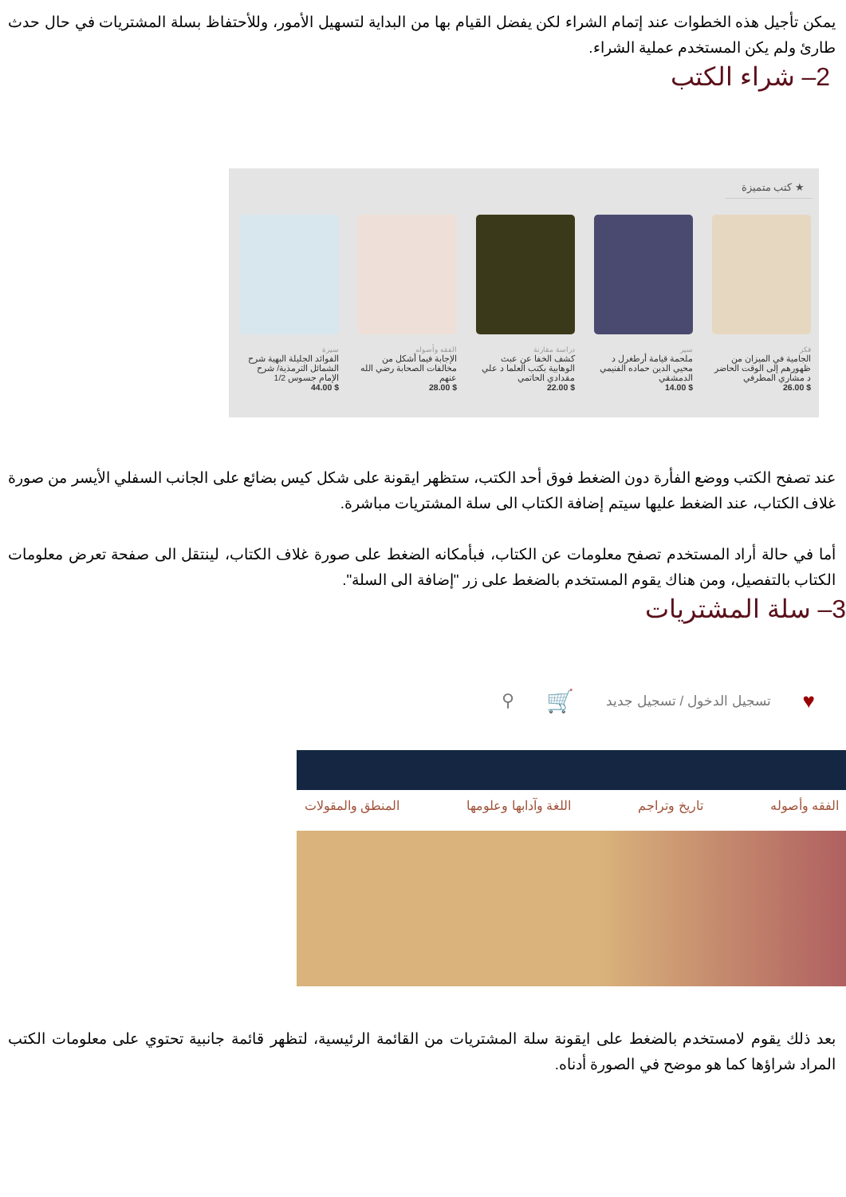يمكن تأجيل هذه الخطوات عند إتمام الشراء لكن يفضل القيام بها من البداية لتسهيل الأمور، وللأحتفاظ بسلة المشتريات في حال حدث طارئ ولم يكن المستخدم عملية الشراء.
2– شراء الكتب
★ كتب متميزة
فكر
الجامية في الميزان من ظهورهم إلى الوقت الحاضر د مشاري المطرفي
$ 26.00
سير
ملحمة قيامة أرطغرل د محيي الدين حماده الفنيمي الدمشقي
$ 14.00
دراسة مقارنة
كشف الخفا عن عبث الوهابية بكتب العلما د علي مقدادي الحاتمي
$ 22.00
الفقه وأصوله
الإجابة فيما أشكل من مخالفات الصحابة رضي الله عنهم
$ 28.00
سيرة
الفوائد الجليلة البهية شرح الشمائل الترمذية/ شرح الإمام جسوس 1/2
$ 44.00
عند تصفح الكتب ووضع الفأرة دون الضغط فوق أحد الكتب، ستظهر ايقونة على شكل كيس بضائع على الجانب السفلي الأيسر من صورة غلاف الكتاب، عند الضغط عليها سيتم إضافة الكتاب الى سلة المشتريات مباشرة.
أما في حالة أراد المستخدم تصفح معلومات عن الكتاب، فبأمكانه الضغط على صورة غلاف الكتاب، لينتقل الى صفحة تعرض معلومات الكتاب بالتفصيل، ومن هناك يقوم المستخدم بالضغط على زر "إضافة الى السلة".
3– سلة المشتريات
♥ تسجيل الدخول / تسجيل جديد 🛒 ⚲
الفقه وأصوله تاريخ وتراجم اللغة وآدابها وعلومها المنطق والمقولات
بعد ذلك يقوم لامستخدم بالضغط على ايقونة سلة المشتريات من القائمة الرئيسية، لتظهر قائمة جانبية تحتوي على معلومات الكتب المراد شراؤها كما هو موضح في الصورة أدناه.